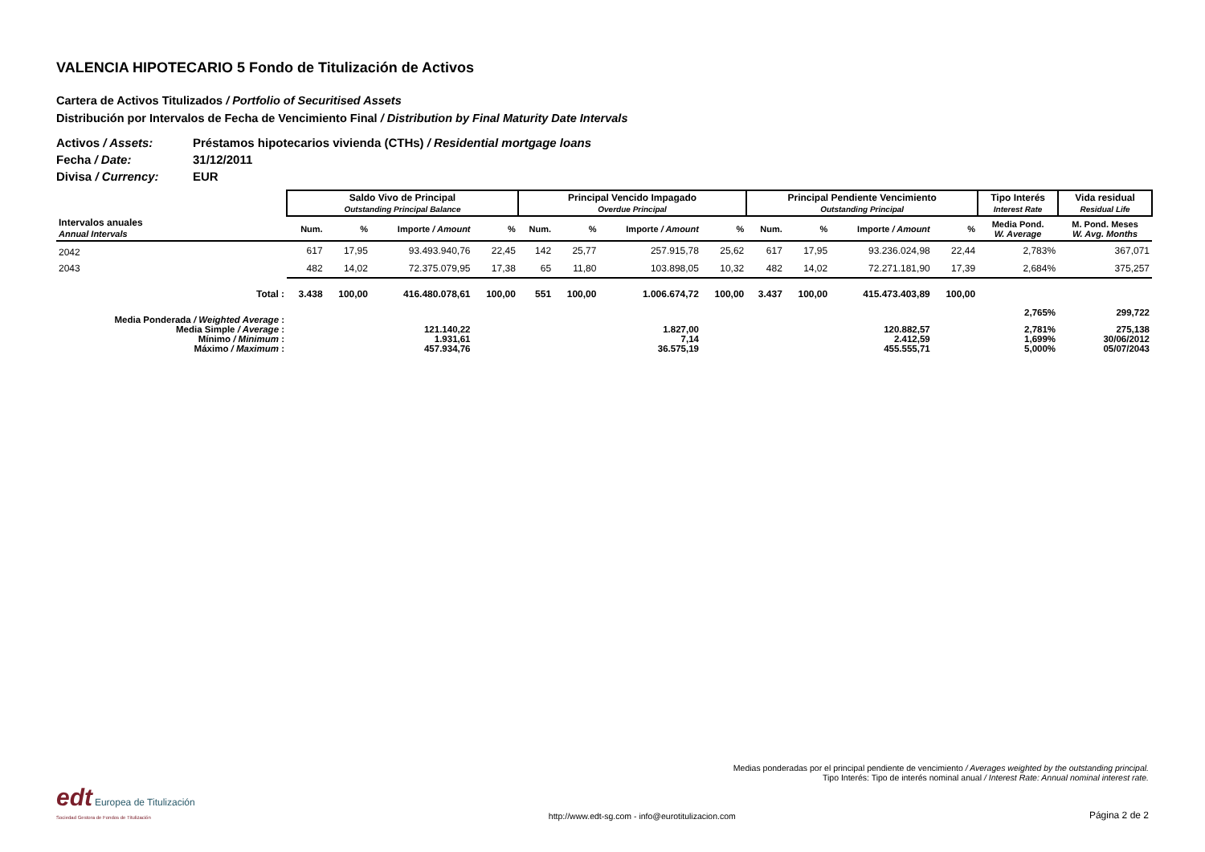VALENCIA HIPOTECARIO 5 Fondo de Titulización de Activos
Cartera de Activos Titulizados / Portfolio of Securitised Assets
Distribución por Intervalos de Fecha de Vencimiento Final / Distribution by Final Maturity Date Intervals
Activos / Assets: Préstamos hipotecarios vivienda (CTHs) / Residential mortgage loans
Fecha / Date: 31/12/2011
Divisa / Currency: EUR
| | Saldo Vivo de Principal Outstanding Principal Balance | | | | Principal Vencido Impagado Overdue Principal | | | | Principal Pendiente Vencimiento Outstanding Principal | | | | Tipo Interés Interest Rate | Vida residual Residual Life |
| Intervalos anuales Annual Intervals | Num. | % | Importe / Amount | % | Num. | % | Importe / Amount | % | Num. | % | Importe / Amount | % | Media Pond. W. Average | M. Pond. Meses W. Avg. Months |
| 2042 | 617 | 17,95 | 93.493.940,76 | 22,45 | 142 | 25,77 | 257.915,78 | 25,62 | 617 | 17,95 | 93.236.024,98 | 22,44 | 2,783% | 367,071 |
| 2043 | 482 | 14,02 | 72.375.079,95 | 17,38 | 65 | 11,80 | 103.898,05 | 10,32 | 482 | 14,02 | 72.271.181,90 | 17,39 | 2,684% | 375,257 |
| Total : | 3.438 | 100,00 | 416.480.078,61 | 100,00 | 551 | 100,00 | 1.006.674,72 | 100,00 | 3.437 | 100,00 | 415.473.403,89 | 100,00 | | |
| Media Ponderada / Weighted Average : | | | | | | | | | | | | | 2,765% | 299,722 |
| Media Simple / Average : | | | 121.140,22 | | | | 1.827,00 | | | | 120.882,57 | | 2,781% | 275,138 |
| Mínimo / Minimum : | | | 1.931,61 | | | | 7,14 | | | | 2.412,59 | | 1,699% | 30/06/2012 |
| Máximo / Maximum : | | | 457.934,76 | | | | 36.575,19 | | | | 455.555,71 | | 5,000% | 05/07/2043 |
Medias ponderadas por el principal pendiente de vencimiento / Averages weighted by the outstanding principal.
Tipo Interés: Tipo de interés nominal anual / Interest Rate: Annual nominal interest rate.
edt Europea de Titulización
Sociedad Gestora de Fondos de Titulización
http://www.edt-sg.com - info@eurotitulizacion.com
Página 2 de 2